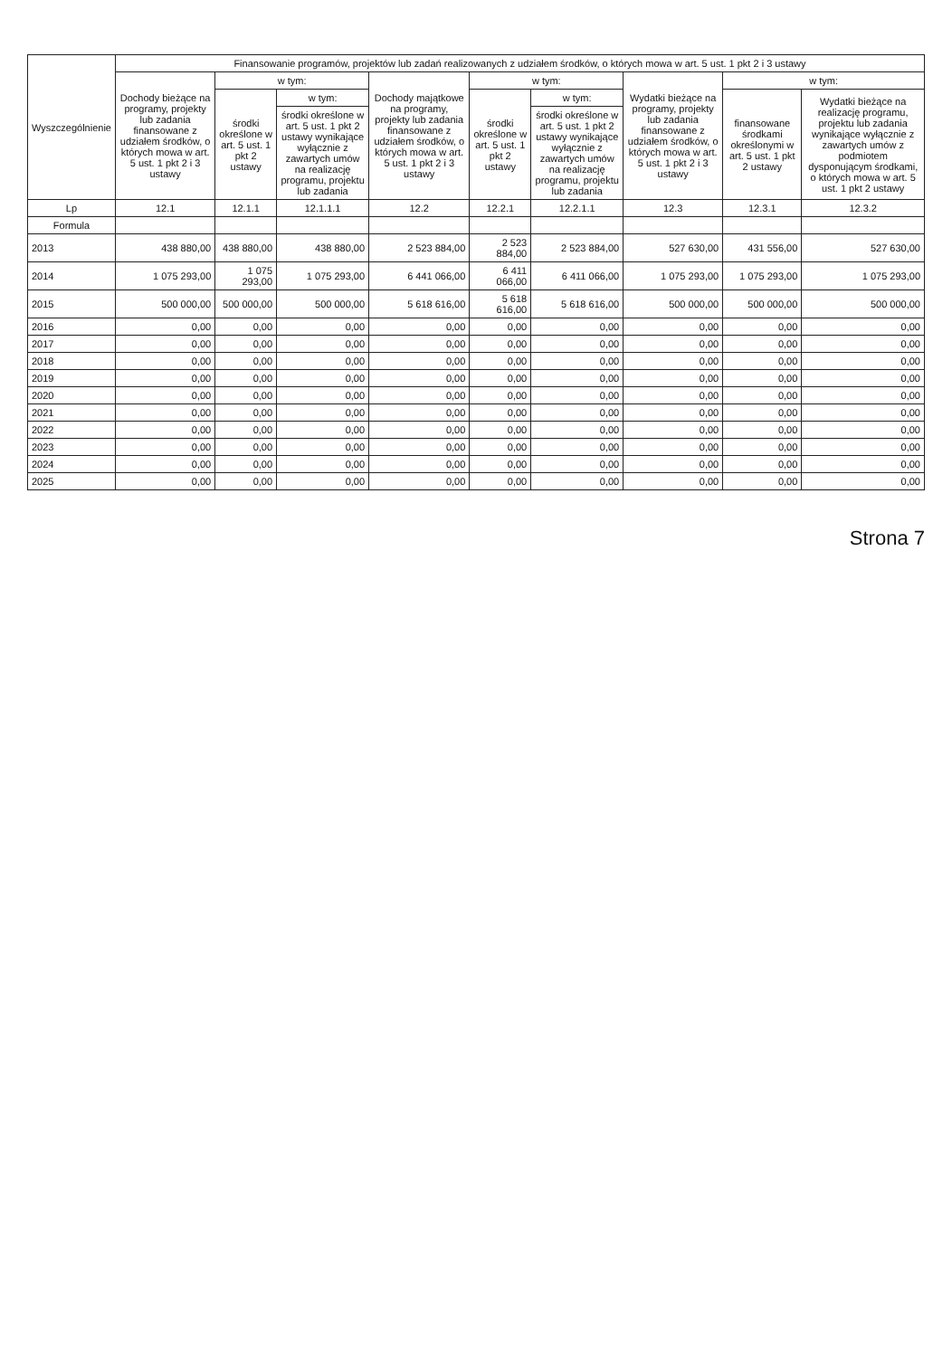| Wyszczególnienie | Finansowanie programów, projektów lub zadań realizowanych z udziałem środków, o których mowa w art. 5 ust. 1 pkt 2 i 3 ustawy | | | | | | | | |
| --- | --- | --- | --- | --- | --- | --- | --- | --- | --- |
| | Dochody bieżące na programy, projekty lub zadania finansowane z udziałem środków, o których mowa w art. 5 ust. 1 pkt 2 i 3 ustawy | w tym: | | Dochody majątkowe na programy, projekty lub zadania finansowane z udziałem środków, o których mowa w art. 5 ust. 1 pkt 2 i 3 ustawy | w tym: | | Wydatki bieżące na programy, projekty lub zadania finansowane z udziałem środków, o których mowa w art. 5 ust. 1 pkt 2 i 3 ustawy | w tym: | |
| | | środki określone w art. 5 ust. 1 pkt 2 ustawy | w tym: | | środki określone w art. 5 ust. 1 pkt 2 ustawy | w tym: | | finansowane środkami określonymi w art. 5 ust. 1 pkt 2 ustawy | Wydatki bieżące na realizację programu, projektu lub zadania wynikające wyłącznie z zawartych umów z podmiotem dysponującym środkami, o których mowa w art. 5 ust. 1 pkt 2 ustawy |
| | | | środki określone w art. 5 ust. 1 pkt 2 ustawy wynikające wyłącznie z zawartych umów na realizację programu, projektu lub zadania | | | środki określone w art. 5 ust. 1 pkt 2 ustawy wynikające wyłącznie z zawartych umów na realizację programu, projektu lub zadania | | | |
| Lp | 12.1 | 12.1.1 | 12.1.1.1 | 12.2 | 12.2.1 | 12.2.1.1 | 12.3 | 12.3.1 | 12.3.2 |
| Formula | | | | | | | | | |
| 2013 | 438 880,00 | 438 880,00 | 438 880,00 | 2 523 884,00 | 2 523 884,00 | 2 523 884,00 | 527 630,00 | 431 556,00 | 527 630,00 |
| 2014 | 1 075 293,00 | 1 075 293,00 | 1 075 293,00 | 6 441 066,00 | 6 411 066,00 | 6 411 066,00 | 1 075 293,00 | 1 075 293,00 | 1 075 293,00 |
| 2015 | 500 000,00 | 500 000,00 | 500 000,00 | 5 618 616,00 | 5 618 616,00 | 5 618 616,00 | 500 000,00 | 500 000,00 | 500 000,00 |
| 2016 | 0,00 | 0,00 | 0,00 | 0,00 | 0,00 | 0,00 | 0,00 | 0,00 | 0,00 |
| 2017 | 0,00 | 0,00 | 0,00 | 0,00 | 0,00 | 0,00 | 0,00 | 0,00 | 0,00 |
| 2018 | 0,00 | 0,00 | 0,00 | 0,00 | 0,00 | 0,00 | 0,00 | 0,00 | 0,00 |
| 2019 | 0,00 | 0,00 | 0,00 | 0,00 | 0,00 | 0,00 | 0,00 | 0,00 | 0,00 |
| 2020 | 0,00 | 0,00 | 0,00 | 0,00 | 0,00 | 0,00 | 0,00 | 0,00 | 0,00 |
| 2021 | 0,00 | 0,00 | 0,00 | 0,00 | 0,00 | 0,00 | 0,00 | 0,00 | 0,00 |
| 2022 | 0,00 | 0,00 | 0,00 | 0,00 | 0,00 | 0,00 | 0,00 | 0,00 | 0,00 |
| 2023 | 0,00 | 0,00 | 0,00 | 0,00 | 0,00 | 0,00 | 0,00 | 0,00 | 0,00 |
| 2024 | 0,00 | 0,00 | 0,00 | 0,00 | 0,00 | 0,00 | 0,00 | 0,00 | 0,00 |
| 2025 | 0,00 | 0,00 | 0,00 | 0,00 | 0,00 | 0,00 | 0,00 | 0,00 | 0,00 |
Strona 7